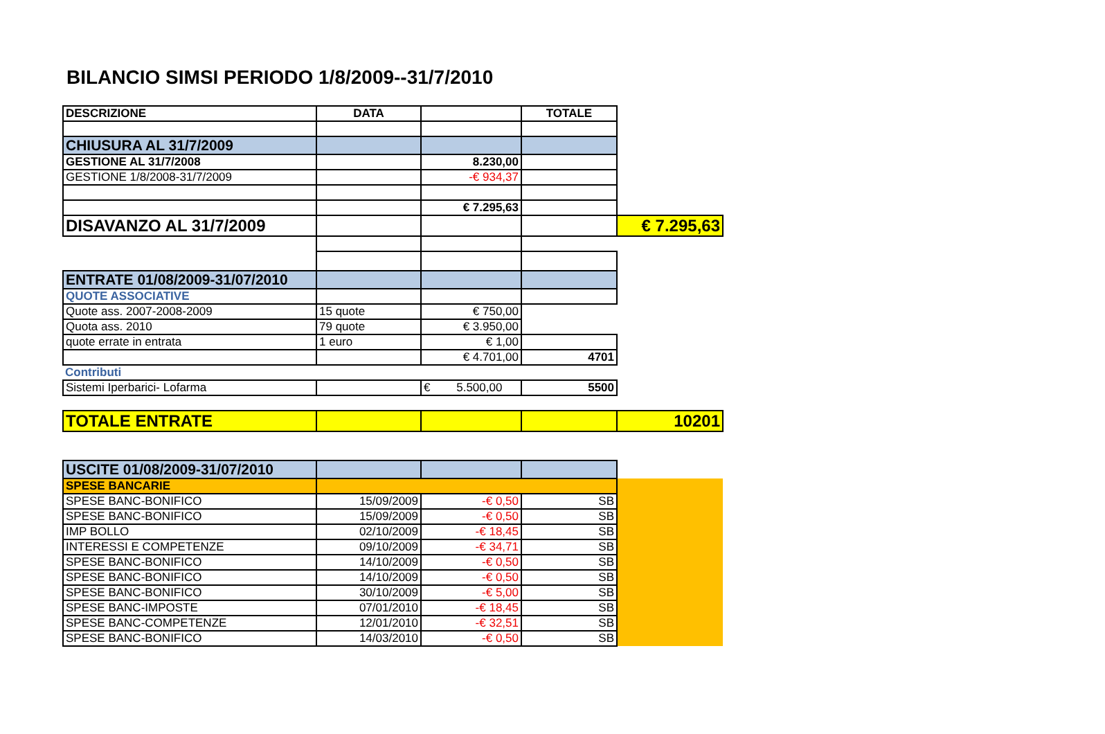BILANCIO SIMSI PERIODO 1/8/2009--31/7/2010
| DESCRIZIONE | DATA | | TOTALE | |
| CHIUSURA AL 31/7/2009 | | | | |
| GESTIONE AL 31/7/2008 | | 8.230,00 | | |
| GESTIONE 1/8/2008-31/7/2009 | | -€ 934,37 | | |
| | | € 7.295,63 | | |
| DISAVANZO AL 31/7/2009 | | | | € 7.295,63 |
| ENTRATE 01/08/2009-31/07/2010 | | | | |
| QUOTE ASSOCIATIVE | | | | |
| Quote ass. 2007-2008-2009 | 15 quote | € 750,00 | | |
| Quota ass. 2010 | 79 quote | € 3.950,00 | | |
| quote errate in entrata | 1 euro | € 1,00 | | |
| | | € 4.701,00 | 4701 | |
| Contributi | | | | |
| Sistemi Iperbarici- Lofarma | | € 5.500,00 | 5500 | |
| TOTALE ENTRATE | | | | 10201 |
| USCITE 01/08/2009-31/07/2010 | | | | |
| SPESE BANCARIE | | | | |
| SPESE BANC-BONIFICO | 15/09/2009 | -€ 0,50 | SB | |
| SPESE BANC-BONIFICO | 15/09/2009 | -€ 0,50 | SB | |
| IMP BOLLO | 02/10/2009 | -€ 18,45 | SB | |
| INTERESSI E COMPETENZE | 09/10/2009 | -€ 34,71 | SB | |
| SPESE BANC-BONIFICO | 14/10/2009 | -€ 0,50 | SB | |
| SPESE BANC-BONIFICO | 14/10/2009 | -€ 0,50 | SB | |
| SPESE BANC-BONIFICO | 30/10/2009 | -€ 5,00 | SB | |
| SPESE BANC-IMPOSTE | 07/01/2010 | -€ 18,45 | SB | |
| SPESE BANC-COMPETENZE | 12/01/2010 | -€ 32,51 | SB | |
| SPESE BANC-BONIFICO | 14/03/2010 | -€ 0,50 | SB | |